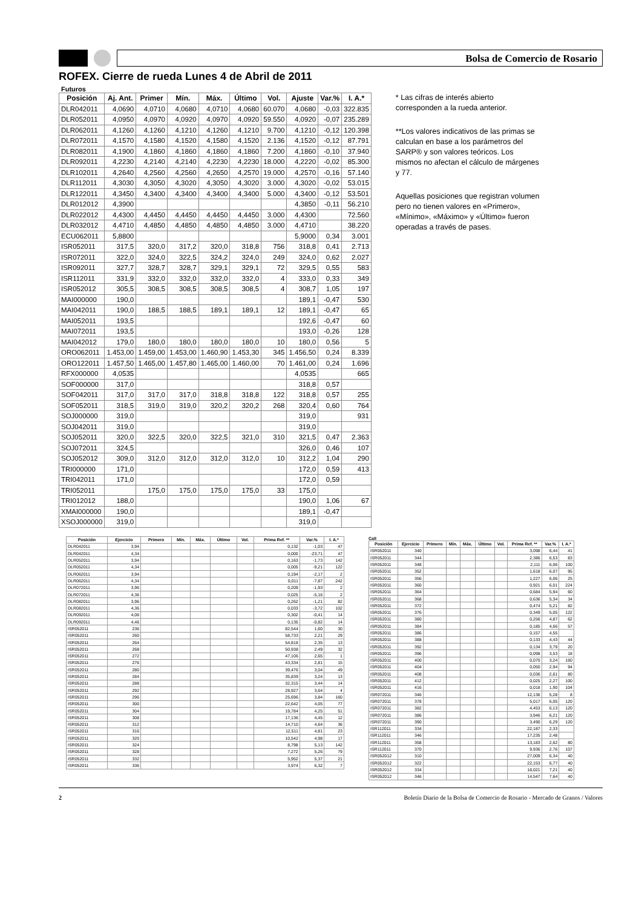Bolsa de Comercio de Rosario
ROFEX. Cierre de rueda Lunes 4 de Abril de 2011
Futuros
| Posición | Aj. Ant. | Primer | Mín. | Máx. | Último | Vol. | Ajuste | Var.% | I. A.* |
| --- | --- | --- | --- | --- | --- | --- | --- | --- | --- |
| DLR042011 | 4,0690 | 4,0710 | 4,0680 | 4,0710 | 4,0680 | 60.070 | 4,0680 | -0,03 | 322.835 |
| DLR052011 | 4,0950 | 4,0970 | 4,0920 | 4,0970 | 4,0920 | 59.550 | 4,0920 | -0,07 | 235.289 |
| DLR062011 | 4,1260 | 4,1260 | 4,1210 | 4,1260 | 4,1210 | 9.700 | 4,1210 | -0,12 | 120.398 |
| DLR072011 | 4,1570 | 4,1580 | 4,1520 | 4,1580 | 4,1520 | 2.136 | 4,1520 | -0,12 | 87.791 |
| DLR082011 | 4,1900 | 4,1860 | 4,1860 | 4,1860 | 4,1860 | 7.200 | 4,1860 | -0,10 | 37.940 |
| DLR092011 | 4,2230 | 4,2140 | 4,2140 | 4,2230 | 4,2230 | 18.000 | 4,2220 | -0,02 | 85.300 |
| DLR102011 | 4,2640 | 4,2560 | 4,2560 | 4,2650 | 4,2570 | 19.000 | 4,2570 | -0,16 | 57.140 |
| DLR112011 | 4,3030 | 4,3050 | 4,3020 | 4,3050 | 4,3020 | 3.000 | 4,3020 | -0,02 | 53.015 |
| DLR122011 | 4,3450 | 4,3400 | 4,3400 | 4,3400 | 4,3400 | 5.000 | 4,3400 | -0,12 | 53.501 |
| DLR012012 | 4,3900 | | | | | | 4,3850 | -0,11 | 56.210 |
| DLR022012 | 4,4300 | 4,4450 | 4,4450 | 4,4450 | 4,4450 | 3.000 | 4,4300 | | 72.560 |
| DLR032012 | 4,4710 | 4,4850 | 4,4850 | 4,4850 | 4,4850 | 3.000 | 4,4710 | | 38.220 |
| ECU062011 | 5,8800 | | | | | | 5,9000 | 0,34 | 3.001 |
| ISR052011 | 317,5 | 320,0 | 317,2 | 320,0 | 318,8 | 756 | 318,8 | 0,41 | 2.713 |
| ISR072011 | 322,0 | 324,0 | 322,5 | 324,2 | 324,0 | 249 | 324,0 | 0,62 | 2.027 |
| ISR092011 | 327,7 | 328,7 | 328,7 | 329,1 | 329,1 | 72 | 329,5 | 0,55 | 583 |
| ISR112011 | 331,9 | 332,0 | 332,0 | 332,0 | 332,0 | 4 | 333,0 | 0,33 | 349 |
| ISR052012 | 305,5 | 308,5 | 308,5 | 308,5 | 308,5 | 4 | 308,7 | 1,05 | 197 |
| MAI000000 | 190,0 | | | | | | 189,1 | -0,47 | 530 |
| MAI042011 | 190,0 | 188,5 | 188,5 | 189,1 | 189,1 | 12 | 189,1 | -0,47 | 65 |
| MAI052011 | 193,5 | | | | | | 192,6 | -0,47 | 60 |
| MAI072011 | 193,5 | | | | | | 193,0 | -0,26 | 128 |
| MAI042012 | 179,0 | 180,0 | 180,0 | 180,0 | 180,0 | 10 | 180,0 | 0,56 | 5 |
| ORO062011 | 1.453,00 | 1.459,00 | 1.453,00 | 1.460,90 | 1.453,30 | 345 | 1.456,50 | 0,24 | 8.339 |
| ORO122011 | 1.457,50 | 1.465,00 | 1.457,80 | 1.465,00 | 1.460,00 | 70 | 1.461,00 | 0,24 | 1.696 |
| RFX000000 | 4,0535 | | | | | | 4,0535 | | 665 |
| SOF000000 | 317,0 | | | | | | 318,8 | 0,57 | |
| SOF042011 | 317,0 | 317,0 | 317,0 | 318,8 | 318,8 | 122 | 318,8 | 0,57 | 255 |
| SOF052011 | 318,5 | 319,0 | 319,0 | 320,2 | 320,2 | 268 | 320,4 | 0,60 | 764 |
| SOJ000000 | 319,0 | | | | | | 319,0 | | 931 |
| SOJ042011 | 319,0 | | | | | | 319,0 | | |
| SOJ052011 | 320,0 | 322,5 | 320,0 | 322,5 | 321,0 | 310 | 321,5 | 0,47 | 2.363 |
| SOJ072011 | 324,5 | | | | | | 326,0 | 0,46 | 107 |
| SOJ052012 | 309,0 | 312,0 | 312,0 | 312,0 | 312,0 | 10 | 312,2 | 1,04 | 290 |
| TRI000000 | 171,0 | | | | | | 172,0 | 0,59 | 413 |
| TRI042011 | 171,0 | | | | | | 172,0 | 0,59 | |
| TRI052011 | | 175,0 | 175,0 | 175,0 | 175,0 | 33 | 175,0 | | |
| TRI012012 | 188,0 | | | | | | 190,0 | 1,06 | 67 |
| XMAI000000 | 190,0 | | | | | | 189,1 | -0,47 | |
| XSOJ000000 | 319,0 | | | | | | 319,0 | | |
* Las cifras de interés abierto corresponden a la rueda anterior.
**Los valores indicativos de las primas se calculan en base a los parámetros del SARP® y son valores teóricos. Los mismos no afectan el cálculo de márgenes y 77.
Aquellas posiciones que registran volumen pero no tienen valores en «Primero», «Mínimo», «Máximo» y «Último» fueron operadas a través de pases.
| Posición | Ejercicio | Primero | Mín. | Máx. | Último | Vol. | Prima Ref. ** | Var.% | I. A.* |
| --- | --- | --- | --- | --- | --- | --- | --- | --- | --- |
| DLR042011 | 3,94 | | | | | | 0,132 | -1,03 | 47 |
| DLR042011 | 4,34 | | | | | | 0,000 | -23,71 | 47 |
| DLR052011 | 3,94 | | | | | | 0,163 | -1,73 | 142 |
| DLR052011 | 4,34 | | | | | | 0,005 | -9,21 | 122 |
| DLR062011 | 3,94 | | | | | | 0,194 | -2,17 | 2 |
| DLR062011 | 4,34 | | | | | | 0,011 | -7,87 | 242 |
| DLR072011 | 3,96 | | | | | | 0,209 | -1,93 | 2 |
| DLR072011 | 4,36 | | | | | | 0,025 | -5,16 | 2 |
| DLR082011 | 3,96 | | | | | | 0,262 | -1,21 | 82 |
| DLR082011 | 4,36 | | | | | | 0,033 | -3,72 | 102 |
| DLR092011 | 4,06 | | | | | | 0,302 | -0,41 | 14 |
| DLR092011 | 4,46 | | | | | | 0,135 | -0,82 | 14 |
| ISR052011 | 236 | | | | | | 82,544 | 1,60 | 30 |
| ISR052011 | 260 | | | | | | 58,733 | 2,21 | 29 |
| ISR052011 | 264 | | | | | | 54,818 | 2,35 | 13 |
| ISR052011 | 268 | | | | | | 50,938 | 2,49 | 32 |
| ISR052011 | 272 | | | | | | 47,106 | 2,65 | 1 |
| ISR052011 | 276 | | | | | | 43,334 | 2,81 | 15 |
| ISR052011 | 280 | | | | | | 39,476 | 3,04 | 49 |
| ISR052011 | 284 | | | | | | 35,839 | 3,24 | 13 |
| ISR052011 | 288 | | | | | | 32,315 | 3,44 | 14 |
| ISR052011 | 292 | | | | | | 28,927 | 3,64 | 4 |
| ISR052011 | 296 | | | | | | 25,696 | 3,84 | 160 |
| ISR052011 | 300 | | | | | | 22,642 | 4,05 | 77 |
| ISR052011 | 304 | | | | | | 19,784 | 4,25 | 51 |
| ISR052011 | 308 | | | | | | 17,136 | 4,45 | 12 |
| ISR052011 | 312 | | | | | | 14,710 | 4,64 | 36 |
| ISR052011 | 316 | | | | | | 12,511 | 4,81 | 23 |
| ISR052011 | 320 | | | | | | 10,542 | 4,98 | 17 |
| ISR052011 | 324 | | | | | | 8,798 | 5,13 | 142 |
| ISR052011 | 328 | | | | | | 7,272 | 5,26 | 79 |
| ISR052011 | 332 | | | | | | 5,952 | 5,37 | 21 |
| ISR052011 | 336 | | | | | | 3,974 | 6,32 | 7 |
Call
| Posición | Ejercicio | Primero | Mín. | Máx. | Último | Vol. | Prima Ref. ** | Var.% | I. A.* |
| --- | --- | --- | --- | --- | --- | --- | --- | --- | --- |
| ISR052011 | 340 | | | | | | 3,098 | 6,44 | 41 |
| ISR052011 | 344 | | | | | | 2,386 | 6,53 | 83 |
| ISR052011 | 348 | | | | | | 2,111 | 6,06 | 100 |
| ISR052011 | 352 | | | | | | 1,618 | 6,07 | 95 |
| ISR052011 | 356 | | | | | | 1,227 | 6,06 | 25 |
| ISR052011 | 360 | | | | | | 0,921 | 6,01 | 224 |
| ISR052011 | 364 | | | | | | 0,684 | 5,94 | 60 |
| ISR052011 | 368 | | | | | | 0,636 | 5,34 | 34 |
| ISR052011 | 372 | | | | | | 0,474 | 5,21 | 82 |
| ISR052011 | 376 | | | | | | 0,349 | 5,05 | 122 |
| ISR052011 | 380 | | | | | | 0,256 | 4,87 | 62 |
| ISR052011 | 384 | | | | | | 0,185 | 4,66 | 57 |
| ISR052011 | 386 | | | | | | 0,157 | 4,55 | |
| ISR052011 | 388 | | | | | | 0,133 | 4,43 | 44 |
| ISR052011 | 392 | | | | | | 0,134 | 3,79 | 20 |
| ISR052011 | 396 | | | | | | 0,098 | 3,53 | 18 |
| ISR052011 | 400 | | | | | | 0,070 | 3,24 | 160 |
| ISR052011 | 404 | | | | | | 0,050 | 2,94 | 94 |
| ISR052011 | 408 | | | | | | 0,036 | 2,61 | 80 |
| ISR052011 | 412 | | | | | | 0,025 | 2,27 | 100 |
| ISR052011 | 416 | | | | | | 0,018 | 1,90 | 104 |
| ISR072011 | 346 | | | | | | 12,136 | 5,28 | 8 |
| ISR072011 | 378 | | | | | | 5,017 | 6,05 | 120 |
| ISR072011 | 382 | | | | | | 4,453 | 6,13 | 120 |
| ISR072011 | 386 | | | | | | 3,946 | 6,21 | 120 |
| ISR072011 | 390 | | | | | | 3,490 | 6,29 | 120 |
| ISR112011 | 334 | | | | | | 22,187 | 2,33 | |
| ISR112011 | 346 | | | | | | 17,235 | 2,48 | |
| ISR112011 | 358 | | | | | | 13,183 | 2,62 | 80 |
| ISR112011 | 370 | | | | | | 9,936 | 2,76 | 107 |
| ISR052012 | 310 | | | | | | 27,009 | 6,34 | 40 |
| ISR052012 | 322 | | | | | | 22,153 | 6,77 | 40 |
| ISR052012 | 334 | | | | | | 18,021 | 7,21 | 40 |
| ISR052012 | 346 | | | | | | 14,547 | 7,64 | 40 |
2 Boletín Diario de la Bolsa de Comercio de Rosario - Mercado de Granos / Valores